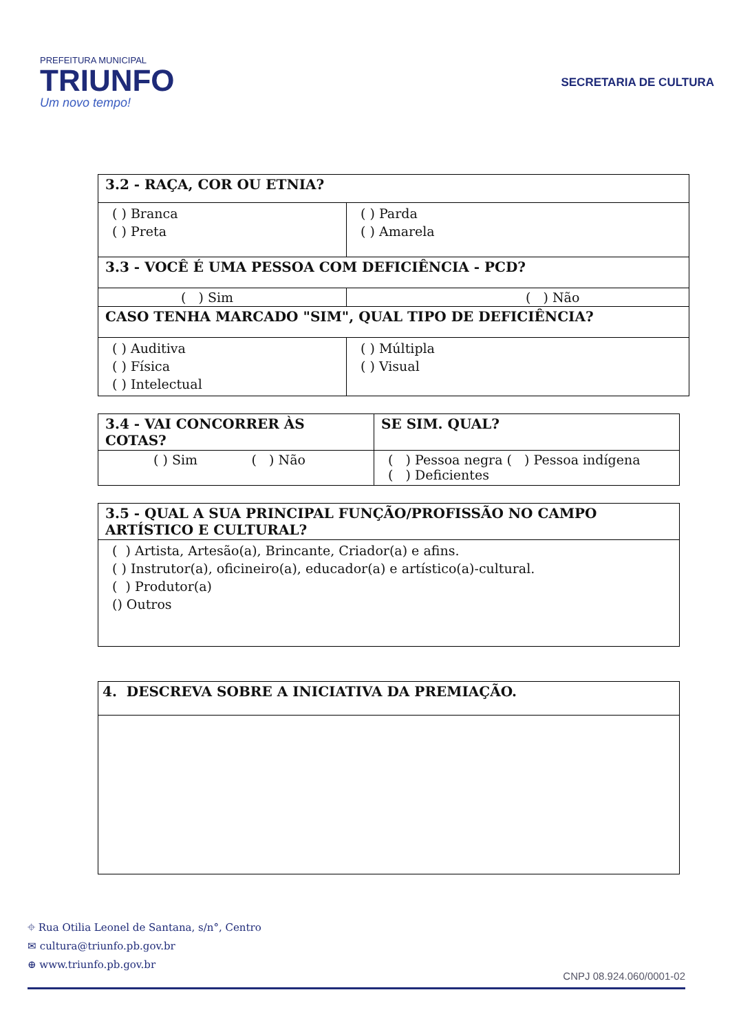PREFEITURA MUNICIPAL
TRIUNFO
Um novo tempo!
SECRETARIA DE CULTURA
| 3.2 - RAÇA, COR OU ETNIA? | |
| ( ) Branca ( ) Preta | ( ) Parda ( ) Amarela |
| 3.3 - VOCÊ É UMA PESSOA COM DEFICIÊNCIA - PCD? | |
| ( ) Sim | ( ) Não |
| CASO TENHA MARCADO "SIM", QUAL TIPO DE DEFICIÊNCIA? | |
| ( ) Auditiva ( ) Física ( ) Intelectual | ( ) Múltipla ( ) Visual |
| 3.4 - VAI CONCORRER ÀS COTAS? | SE SIM. QUAL? |
| ( ) Sim ( ) Não | ( ) Pessoa negra ( ) Pessoa indígena ( ) Deficientes |
| 3.5 - QUAL A SUA PRINCIPAL FUNÇÃO/PROFISSÃO NO CAMPO ARTÍSTICO E CULTURAL? |
| ( ) Artista, Artesão(a), Brincante, Criador(a) e afins. ( ) Instrutor(a), oficineiro(a), educador(a) e artístico(a)-cultural. ( ) Produtor(a) () Outros |
| 4. DESCREVA SOBRE A INICIATIVA DA PREMIAÇÃO. |
⌖ Rua Otilia Leonel de Santana, s/n°, Centro
✉ cultura@triunfo.pb.gov.br
⊕ www.triunfo.pb.gov.br
CNPJ 08.924.060/0001-02